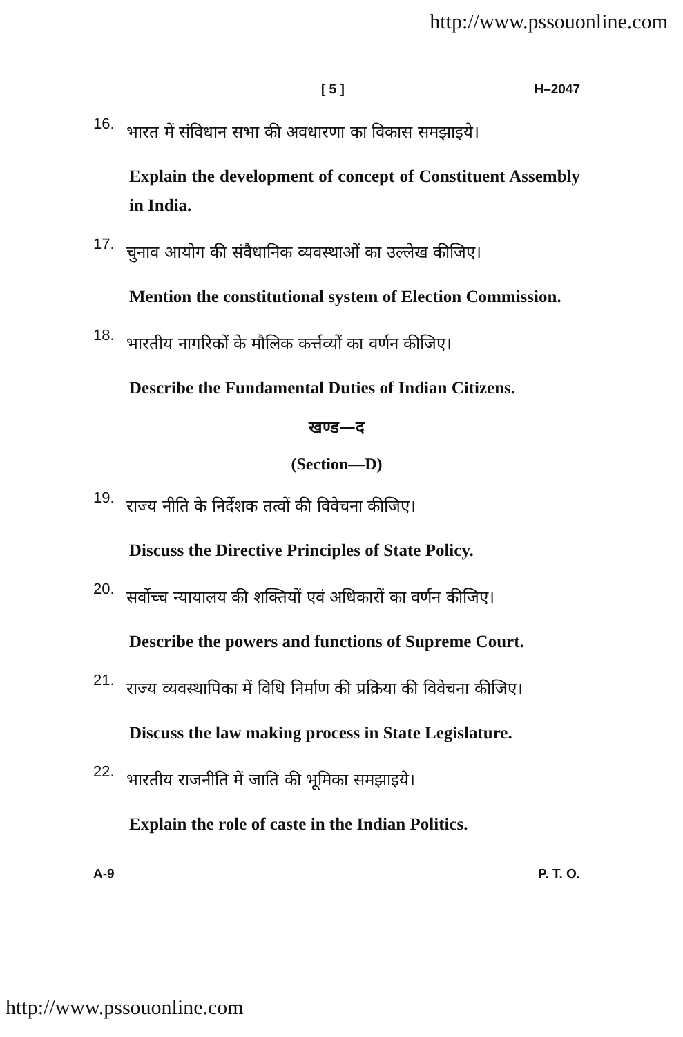http://www.pssouonline.com
[ 5 ] H–2047
16. भारत में संविधान सभा की अवधारणा का विकास समझाइये।
Explain the development of concept of Constituent Assembly in India.
17. चुनाव आयोग की संवैधानिक व्यवस्थाओं का उल्लेख कीजिए।
Mention the constitutional system of Election Commission.
18. भारतीय नागरिकों के मौलिक कर्त्तव्यों का वर्णन कीजिए।
Describe the Fundamental Duties of Indian Citizens.
खण्ड—द
(Section—D)
19. राज्य नीति के निर्देशक तत्वों की विवेचना कीजिए।
Discuss the Directive Principles of State Policy.
20. सर्वोच्च न्यायालय की शक्तियों एवं अधिकारों का वर्णन कीजिए।
Describe the powers and functions of Supreme Court.
21. राज्य व्यवस्थापिका में विधि निर्माण की प्रक्रिया की विवेचना कीजिए।
Discuss the law making process in State Legislature.
22. भारतीय राजनीति में जाति की भूमिका समझाइये।
Explain the role of caste in the Indian Politics.
A-9 P. T. O.
http://www.pssouonline.com